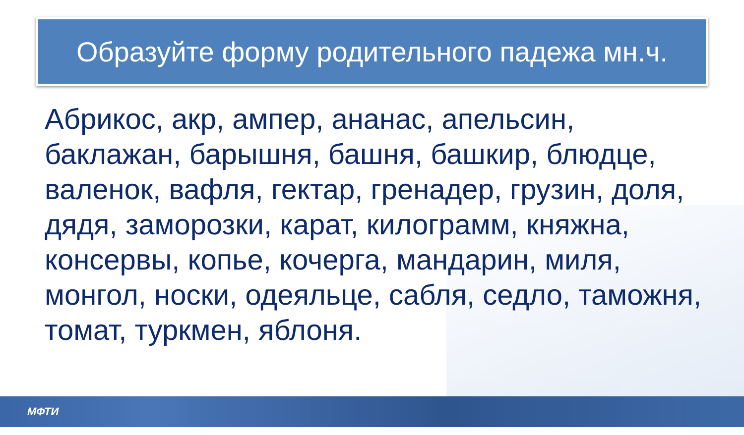Образуйте форму родительного падежа мн.ч.
Абрикос, акр, ампер, ананас, апельсин, баклажан, барышня, башня, башкир, блюдце, валенок, вафля, гектар, гренадер, грузин, доля, дядя, заморозки, карат, килограмм, княжна, консервы, копье, кочерга, мандарин, миля, монгол, носки, одеяльце, сабля, седло, таможня, томат, туркмен, яблоня.
МФТИ